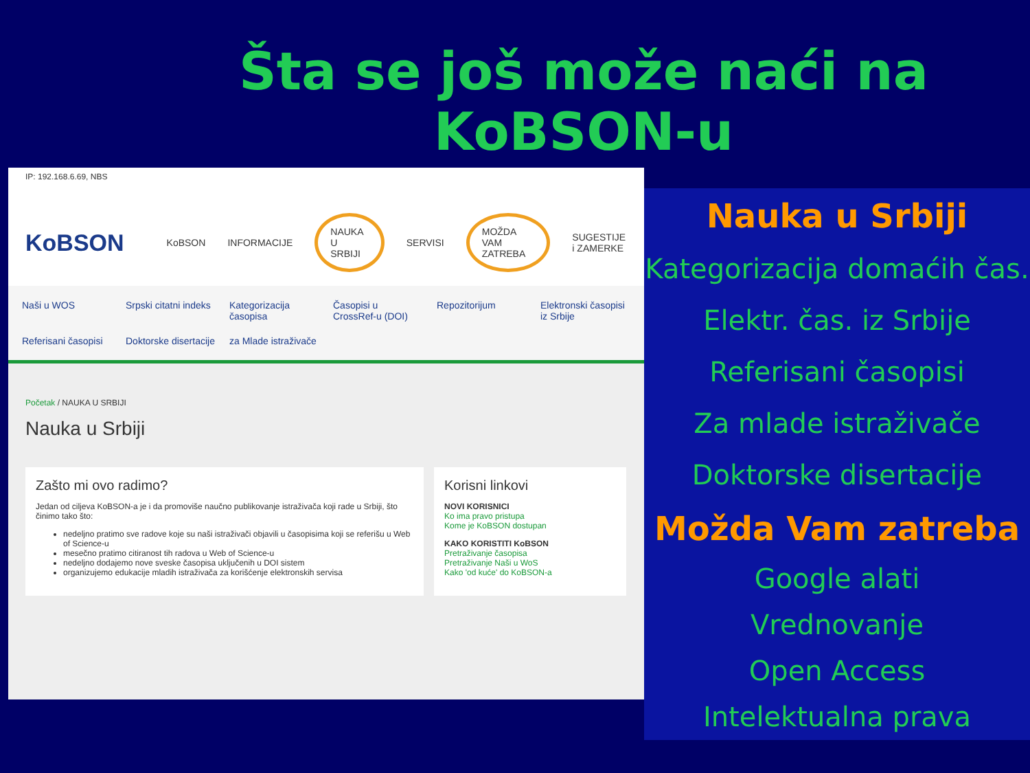Šta se još može naći na KoBSON-u
IP: 192.168.6.69, NBS
KoBSON KoBSON INFORMACIJE NAUKA U SRBIJI SERVISI MOŽDA VAM ZATREBA SUGESTIJE i ZAMERKE
Naši u WOS Srpski citatni indeks Kategorizacija časopisa Časopisi u CrossRef-u (DOI) Repozitorijum Elektronski časopisi iz Srbije Referisani časopisi Doktorske disertacije za Mlade istraživače
Početak / NAUKA U SRBIJI
Nauka u Srbiji
Zašto mi ovo radimo?
Jedan od ciljeva KoBSON-a je i da promoviše naučno publikovanje istraživača koji rade u Srbiji, što činimo tako što:
nedeljno pratimo sve radove koje su naši istraživači objavili u časopisima koji se referišu u Web of Science-u
mesečno pratimo citiranost tih radova u Web of Science-u
nedeljno dodajemo nove sveske časopisa uključenih u DOI sistem
organizujemo edukacije mladih istraživača za korišćenje elektronskih servisa
Korisni linkovi
NOVI KORISNICI
Ko ima pravo pristupa
Kome je KoBSON dostupan
KAKO KORISTITI KoBSON
Pretraživanje časopisa
Pretraživanje Naši u WoS
Kako 'od kuće' do KoBSON-a
Nauka u Srbiji
Kategorizacija domaćih čas.
Elektr. čas. iz Srbije
Referisani časopisi
Za mlade istraživače
Doktorske disertacije
Možda Vam zatreba
Google alati
Vrednovanje
Open Access
Intelektualna prava